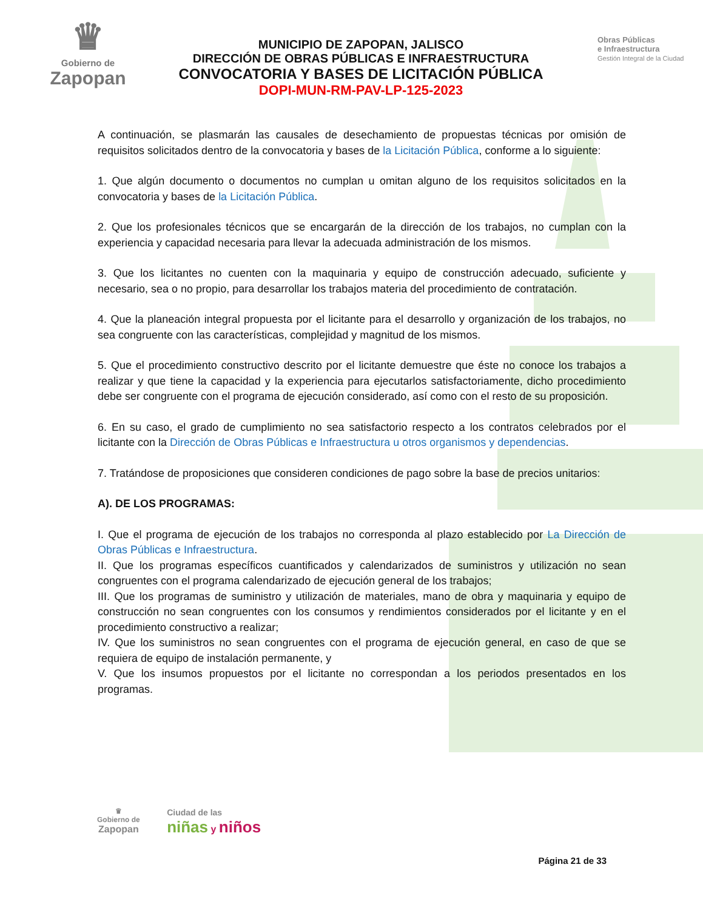♛
Gobierno de
Zapopan
MUNICIPIO DE ZAPOPAN, JALISCO
DIRECCIÓN DE OBRAS PÚBLICAS E INFRAESTRUCTURA
CONVOCATORIA Y BASES DE LICITACIÓN PÚBLICA
DOPI-MUN-RM-PAV-LP-125-2023
Obras Públicas
e Infraestructura
Gestión Integral de la Ciudad
A continuación, se plasmarán las causales de desechamiento de propuestas técnicas por omisión de requisitos solicitados dentro de la convocatoria y bases de la Licitación Pública, conforme a lo siguiente:
1. Que algún documento o documentos no cumplan u omitan alguno de los requisitos solicitados en la convocatoria y bases de la Licitación Pública.
2. Que los profesionales técnicos que se encargarán de la dirección de los trabajos, no cumplan con la experiencia y capacidad necesaria para llevar la adecuada administración de los mismos.
3. Que los licitantes no cuenten con la maquinaria y equipo de construcción adecuado, suficiente y necesario, sea o no propio, para desarrollar los trabajos materia del procedimiento de contratación.
4. Que la planeación integral propuesta por el licitante para el desarrollo y organización de los trabajos, no sea congruente con las características, complejidad y magnitud de los mismos.
5. Que el procedimiento constructivo descrito por el licitante demuestre que éste no conoce los trabajos a realizar y que tiene la capacidad y la experiencia para ejecutarlos satisfactoriamente, dicho procedimiento debe ser congruente con el programa de ejecución considerado, así como con el resto de su proposición.
6. En su caso, el grado de cumplimiento no sea satisfactorio respecto a los contratos celebrados por el licitante con la Dirección de Obras Públicas e Infraestructura u otros organismos y dependencias.
7. Tratándose de proposiciones que consideren condiciones de pago sobre la base de precios unitarios:
A). DE LOS PROGRAMAS:
I. Que el programa de ejecución de los trabajos no corresponda al plazo establecido por La Dirección de Obras Públicas e Infraestructura.
II. Que los programas específicos cuantificados y calendarizados de suministros y utilización no sean congruentes con el programa calendarizado de ejecución general de los trabajos;
III. Que los programas de suministro y utilización de materiales, mano de obra y maquinaria y equipo de construcción no sean congruentes con los consumos y rendimientos considerados por el licitante y en el procedimiento constructivo a realizar;
IV. Que los suministros no sean congruentes con el programa de ejecución general, en caso de que se requiera de equipo de instalación permanente, y
V. Que los insumos propuestos por el licitante no correspondan a los periodos presentados en los programas.
♛
Gobierno de
Zapopan
Ciudad de las
niñas y niños
Página 21 de 33